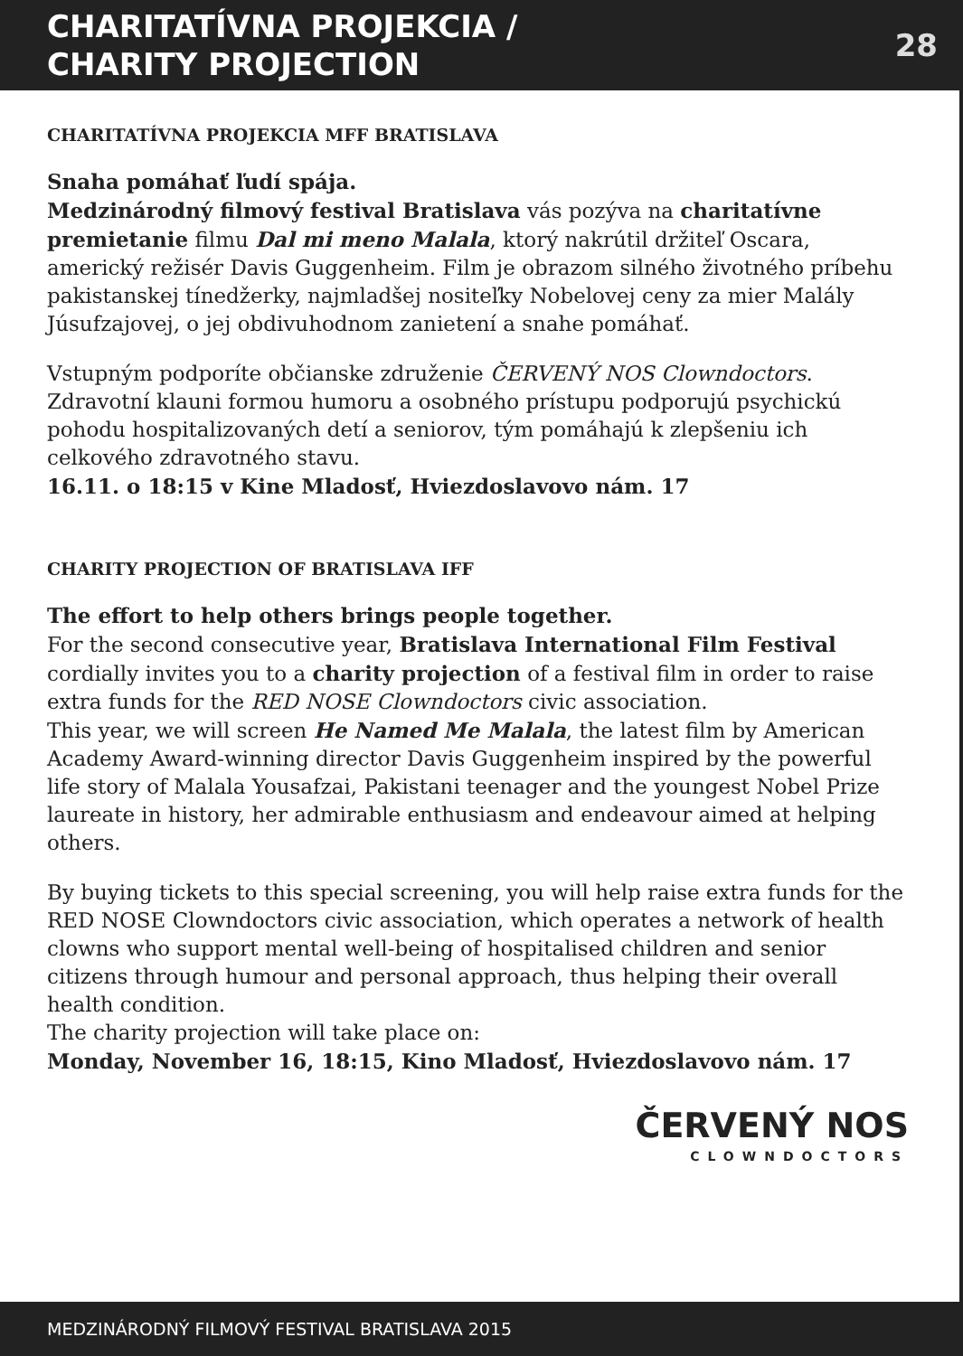CHARITATÍVNA PROJEKCIA /
CHARITY PROJECTION
28
CHARITATÍVNA PROJEKCIA MFF BRATISLAVA
Snaha pomáhať ľudí spája.
Medzinárodný filmový festival Bratislava vás pozýva na charitatívne premietanie filmu Dal mi meno Malala, ktorý nakrútil držiteľ Oscara, americký režisér Davis Guggenheim. Film je obrazom silného životného príbehu pakistanskej tínedžerky, najmladšej nositeľky Nobelovej ceny za mier Malály Júsufzajovej, o jej obdivuhodnom zanietení a snahe pomáhať.
Vstupným podporíte občianske združenie ČERVENÝ NOS Clowndoctors. Zdravotní klauni formou humoru a osobného prístupu podporujú psychickú pohodu hospitalizovaných detí a seniorov, tým pomáhajú k zlepšeniu ich celkového zdravotného stavu.
16.11. o 18:15 v Kine Mladosť, Hviezdoslavovo nám. 17
CHARITY PROJECTION OF BRATISLAVA IFF
The effort to help others brings people together.
For the second consecutive year, Bratislava International Film Festival cordially invites you to a charity projection of a festival film in order to raise extra funds for the RED NOSE Clowndoctors civic association.
This year, we will screen He Named Me Malala, the latest film by American Academy Award-winning director Davis Guggenheim inspired by the powerful life story of Malala Yousafzai, Pakistani teenager and the youngest Nobel Prize laureate in history, her admirable enthusiasm and endeavour aimed at helping others.
By buying tickets to this special screening, you will help raise extra funds for the RED NOSE Clowndoctors civic association, which operates a network of health clowns who support mental well-being of hospitalised children and senior citizens through humour and personal approach, thus helping their overall health condition.
The charity projection will take place on:
Monday, November 16, 18:15, Kino Mladosť, Hviezdoslavovo nám. 17
ČERVENÝ NOS
CLOWNDOCTORS
MEDZINÁRODNÝ FILMOVÝ FESTIVAL BRATISLAVA 2015